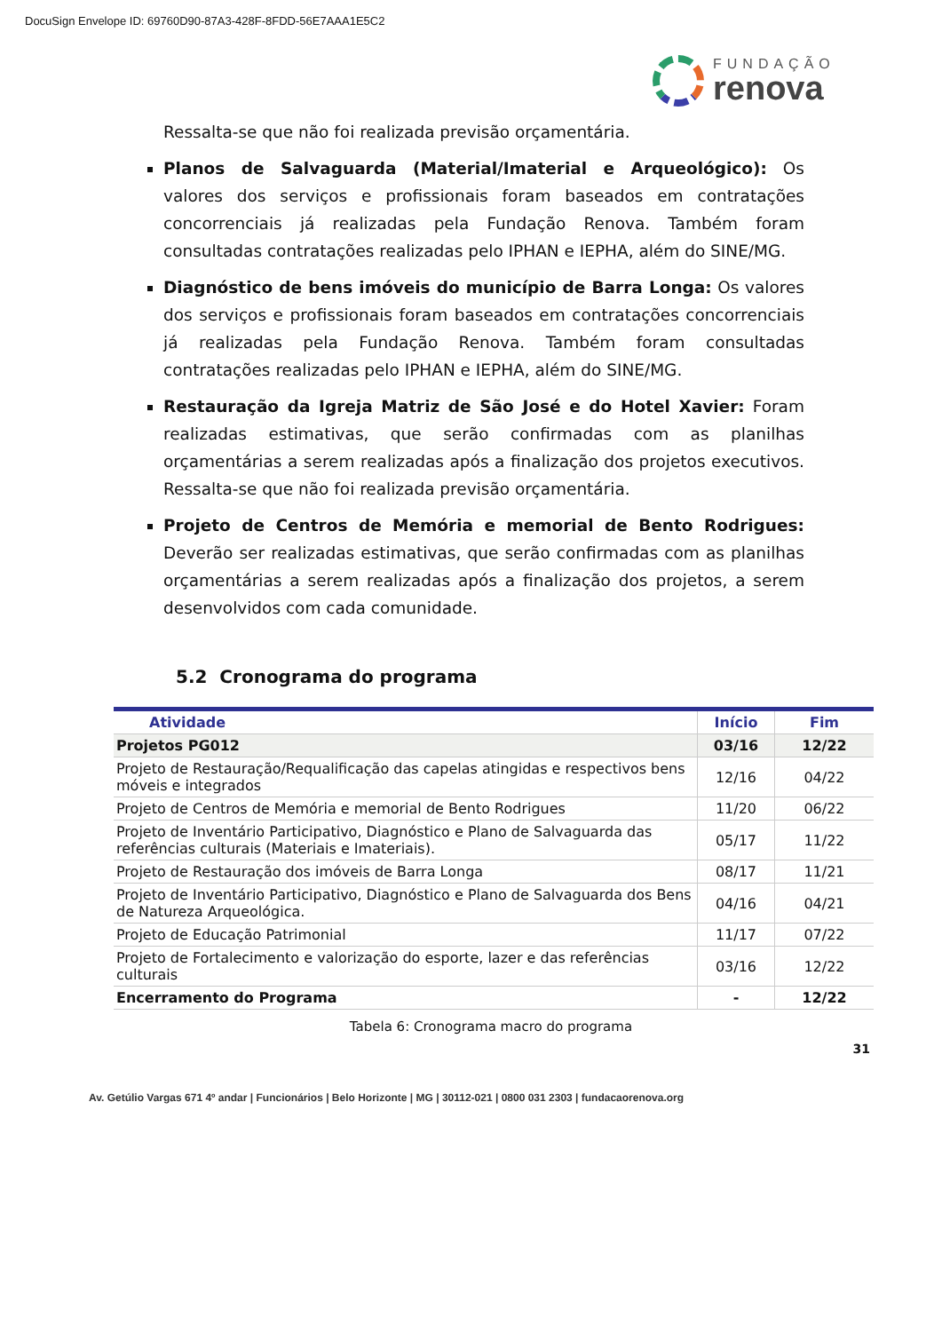DocuSign Envelope ID: 69760D90-87A3-428F-8FDD-56E7AAA1E5C2
FUNDAÇÃO
renova
Ressalta-se que não foi realizada previsão orçamentária.
Planos de Salvaguarda (Material/Imaterial e Arqueológico): Os valores dos serviços e profissionais foram baseados em contratações concorrenciais já realizadas pela Fundação Renova. Também foram consultadas contratações realizadas pelo IPHAN e IEPHA, além do SINE/MG.
Diagnóstico de bens imóveis do município de Barra Longa: Os valores dos serviços e profissionais foram baseados em contratações concorrenciais já realizadas pela Fundação Renova. Também foram consultadas contratações realizadas pelo IPHAN e IEPHA, além do SINE/MG.
Restauração da Igreja Matriz de São José e do Hotel Xavier: Foram realizadas estimativas, que serão confirmadas com as planilhas orçamentárias a serem realizadas após a finalização dos projetos executivos. Ressalta-se que não foi realizada previsão orçamentária.
Projeto de Centros de Memória e memorial de Bento Rodrigues: Deverão ser realizadas estimativas, que serão confirmadas com as planilhas orçamentárias a serem realizadas após a finalização dos projetos, a serem desenvolvidos com cada comunidade.
5.2 Cronograma do programa
| Atividade | Início | Fim |
| --- | --- | --- |
| Projetos PG012 | 03/16 | 12/22 |
| Projeto de Restauração/Requalificação das capelas atingidas e respectivos bens móveis e integrados | 12/16 | 04/22 |
| Projeto de Centros de Memória e memorial de Bento Rodrigues | 11/20 | 06/22 |
| Projeto de Inventário Participativo, Diagnóstico e Plano de Salvaguarda das referências culturais (Materiais e Imateriais). | 05/17 | 11/22 |
| Projeto de Restauração dos imóveis de Barra Longa | 08/17 | 11/21 |
| Projeto de Inventário Participativo, Diagnóstico e Plano de Salvaguarda dos Bens de Natureza Arqueológica. | 04/16 | 04/21 |
| Projeto de Educação Patrimonial | 11/17 | 07/22 |
| Projeto de Fortalecimento e valorização do esporte, lazer e das referências culturais | 03/16 | 12/22 |
| Encerramento do Programa | - | 12/22 |
Tabela 6: Cronograma macro do programa
31
Av. Getúlio Vargas 671 4º andar | Funcionários | Belo Horizonte | MG | 30112-021 | 0800 031 2303 | fundacaorenova.org